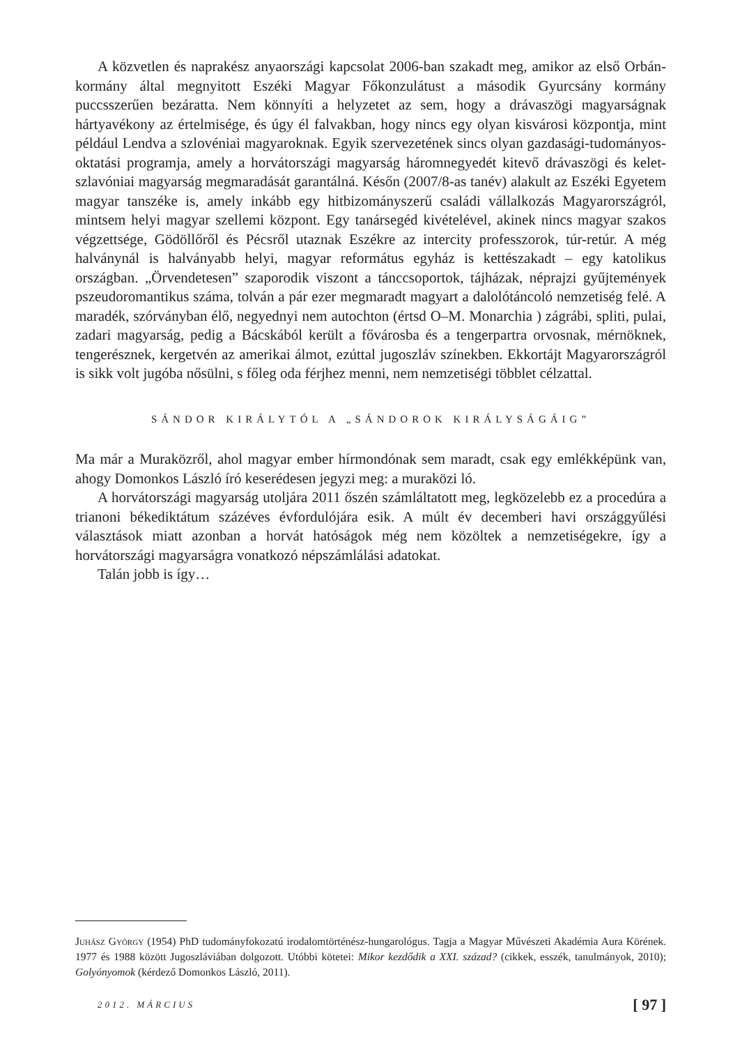A közvetlen és naprakész anyaországi kapcsolat 2006-ban szakadt meg, amikor az első Orbán-kormány által megnyitott Eszéki Magyar Főkonzulátust a második Gyurcsány kormány puccsszerűen bezáratta. Nem könnyíti a helyzetet az sem, hogy a drávaszögi magyarságnak hártyavékony az értelmisége, és úgy él falvakban, hogy nincs egy olyan kisvárosi központja, mint például Lendva a szlovéniai magyaroknak. Egyik szervezetének sincs olyan gazdasági-tudományos-oktatási programja, amely a horvátországi magyarság háromnegyedét kitevő drávaszögi és kelet-szlavóniai magyarság megmaradását garantálná. Későn (2007/8-as tanév) alakult az Eszéki Egyetem magyar tanszéke is, amely inkább egy hitbizományszerű családi vállalkozás Magyarországról, mintsem helyi magyar szellemi központ. Egy tanársegéd kivételével, akinek nincs magyar szakos végzettsége, Gödöllőről és Pécsről utaznak Eszékre az intercity professzorok, túr-retúr. A még halványnál is halványabb helyi, magyar református egyház is kettészakadt – egy katolikus országban. „Örvendetesen” szaporodik viszont a tánccsoportok, tájházak, néprajzi gyűjtemények pszeudoromantikus száma, tolván a pár ezer megmaradt magyart a dalolótáncoló nemzetiség felé. A maradék, szórványban élő, negyednyi nem autochton (értsd O–M. Monarchia ) zágrábi, spliti, pulai, zadari magyarság, pedig a Bácskából került a fővárosba és a tengerpartra orvosnak, mérnöknek, tengerésznek, kergetvén az amerikai álmot, ezúttal jugoszláv színekben. Ekkortájt Magyarországról is sikk volt jugóba nősülni, s főleg oda férjhez menni, nem nemzetiségi többlet célzattal.
SÁNDOR KIRÁLYTÓL A „SÁNDOROK KIRÁLYSÁGÁIG”
Ma már a Muraközről, ahol magyar ember hírmondónak sem maradt, csak egy emlékképünk van, ahogy Domonkos László író keserédesen jegyzi meg: a muraközi ló.
A horvátországi magyarság utoljára 2011 őszén számláltatott meg, legközelebb ez a procedúra a trianoni békediktátum százéves évfordulójára esik. A múlt év decemberi havi országgyűlési választások miatt azonban a horvát hatóságok még nem közöltek a nemzetiségekre, így a horvátországi magyarságra vonatkozó népszámlálási adatokat.
Talán jobb is így…
Juhász György (1954) PhD tudományfokozatú irodalomtörténész-hungarológus. Tagja a Magyar Művészeti Akadémia Aura Körének. 1977 és 1988 között Jugoszláviában dolgozott. Utóbbi kötetei: Mikor kezdődik a XXI. század? (cikkek, esszék, tanulmányok, 2010); Golyónyomok (kérdező Domonkos László, 2011).
2012. MÁRCIUS [ 97 ]